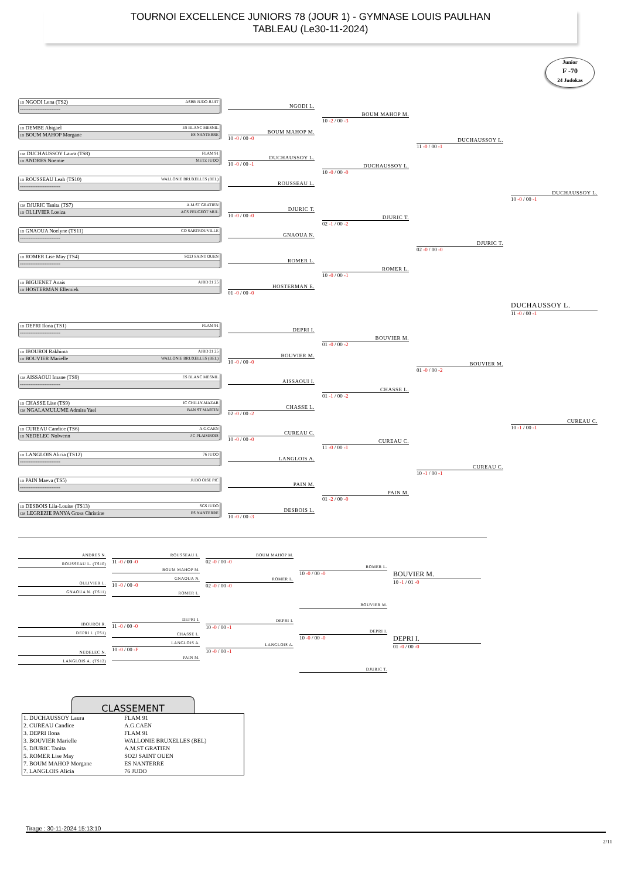TOURNOI EXCELLENCE JUNIORS 78 (JOUR 1) - GYMNASE LOUIS PAULHAN
TABLEAU (Le30-11-2024)
Junior
F -70
24 Judokas
1D NGODI Lena (TS2) ASBR JUDO JUJIT
-----------------------
1D DEMBE Abigael ES BLANC MESNIL
1D BOUM MAHOP Morgane ES NANTERRE
CM DUCHAUSSOY Laura (TS8) FLAM 91
1D ANDRES Noemie METZ JUDO
1D ROUSSEAU Leah (TS10) WALLONIE BRUXELLES (BEL)
-----------------------
CM DJURIC Tanita (TS7) A.M.ST GRATIEN
1D OLLIVIER Loeiza ACS PEUGEOT MUL
1D GNAOUA Noelyne (TS11) CO SARTROUVILLE
-----------------------
1D ROMER Lise May (TS4) SO2J SAINT OUEN
-----------------------
1D BIGUENET Anais AJBD 21 25
1D HOSTERMAN Ellemiek
1D DEPRI Ilona (TS1) FLAM 91
-----------------------
1D IBOUROI Rakhima AJBD 21 25
1D BOUVIER Marielle WALLONIE BRUXELLES (BEL)
CM AISSAOUI Imane (TS9) ES BLANC MESNIL
-----------------------
1D CHASSE Lise (TS9) JC CHILLY-MAZAR
CM NGALAMULUME Admira Yael BAN ST MARTIN
1D CUREAU Candice (TS6) A.G.CAEN
1D NEDELEC Nolwenn J C PLAISIROIS
1D LANGLOIS Alicia (TS12) 76 JUDO
-----------------------
1D PAIN Maeva (TS5) JUDO OISE PIC
-----------------------
1D DESBOIS Lila-Louise (TS13) SGS JUDO
CM LEGREZIE PANYA Gross Christine ES NANTERRE
NGODI L.
BOUM MAHOP M.
10 -0 / 00 -0
DUCHAUSSOY L.
10 -0 / 00 -1
ROUSSEAU L.
DJURIC T.
10 -0 / 00 -0
GNAOUA N.
ROMER L.
HOSTERMAN E.
01 -0 / 00 -0
DEPRI I.
BOUVIER M.
10 -0 / 00 -0
AISSAOUI I.
CHASSE L.
02 -0 / 00 -2
CUREAU C.
10 -0 / 00 -0
LANGLOIS A.
PAIN M.
DESBOIS L.
10 -0 / 00 -3
BOUM MAHOP M.
10 -2 / 00 -3
DUCHAUSSOY L.
10 -0 / 00 -0
DJURIC T.
02 -1 / 00 -2
ROMER L.
10 -0 / 00 -1
BOUVIER M.
01 -0 / 00 -2
CHASSE L.
01 -1 / 00 -2
CUREAU C.
11 -0 / 00 -1
PAIN M.
01 -2 / 00 -0
DUCHAUSSOY L.
11 -0 / 00 -1
DJURIC T.
02 -0 / 00 -0
BOUVIER M.
01 -0 / 00 -2
CUREAU C.
10 -1 / 00 -1
DUCHAUSSOY L.
10 -0 / 00 -1
DUCHAUSSOY L.
11 -0 / 00 -1
CUREAU C.
10 -1 / 00 -1
ANDRES N.
ROUSSEAU L. (TS10)
OLLIVIER L.
GNAOUA N. (TS11)
IBOUROI R.
DEPRI I. (TS1)
NEDELEC N.
LANGLOIS A. (TS12)
ROUSSEAU L.
11 -0 / 00 -0
BOUM MAHOP M.
GNAOUA N.
10 -0 / 00 -0
ROMER L.
DEPRI I.
11 -0 / 00 -0
CHASSE L.
LANGLOIS A.
10 -0 / 00 -F
PAIN M.
BOUM MAHOP M.
02 -0 / 00 -0
ROMER L.
02 -0 / 00 -0
DEPRI I.
10 -0 / 00 -1
LANGLOIS A.
10 -0 / 00 -1
ROMER L.
10 -0 / 00 -0
BOUVIER M.
DEPRI I.
10 -0 / 00 -0
DJURIC T.
BOUVIER M.
10 -1 / 01 -0
DEPRI I.
01 -0 / 00 -0
CLASSEMENT
| 1. DUCHAUSSOY Laura | FLAM 91 |
| 2. CUREAU Candice | A.G.CAEN |
| 3. DEPRI Ilona | FLAM 91 |
| 3. BOUVIER Marielle | WALLONIE BRUXELLES (BEL) |
| 5. DJURIC Tanita | A.M.ST GRATIEN |
| 5. ROMER Lise May | SO2J SAINT OUEN |
| 7. BOUM MAHOP Morgane | ES NANTERRE |
| 7. LANGLOIS Alicia | 76 JUDO |
Tirage : 30-11-2024 15:13:10
2/11